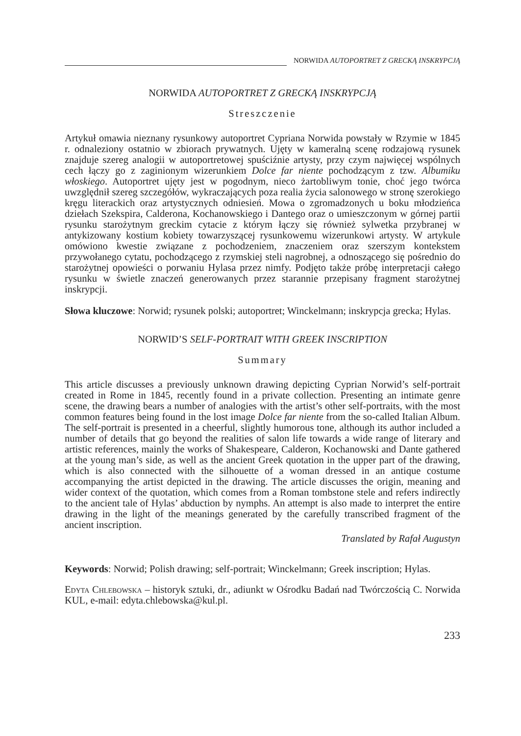NORWIDA AUTOPORTRET Z GRECKĄ INSKRYPCJĄ
NORWIDA AUTOPORTRET Z GRECKĄ INSKRYPCJĄ
Streszczenie
Artykuł omawia nieznany rysunkowy autoportret Cypriana Norwida powstały w Rzymie w 1845 r. odnaleziony ostatnio w zbiorach prywatnych. Ujęty w kameralną scenę rodzajową rysunek znajduje szereg analogii w autoportretowej spuściźnie artysty, przy czym najwięcej wspólnych cech łączy go z zaginionym wizerunkiem Dolce far niente pochodzącym z tzw. Albumiku włoskiego. Autoportret ujęty jest w pogodnym, nieco żartobliwym tonie, choć jego twórca uwzględnił szereg szczegółów, wykraczających poza realia życia salonowego w stronę szerokiego kręgu literackich oraz artystycznych odniesień. Mowa o zgromadzonych u boku młodzieńca dziełach Szekspira, Calderona, Kochanowskiego i Dantego oraz o umieszczonym w górnej partii rysunku starożytnym greckim cytacie z którym łączy się również sylwetka przybranej w antykizowany kostium kobiety towarzyszącej rysunkowemu wizerunkowi artysty. W artykule omówiono kwestie związane z pochodzeniem, znaczeniem oraz szerszym kontekstem przywołanego cytatu, pochodzącego z rzymskiej steli nagrobnej, a odnoszącego się pośrednio do starożytnej opowieści o porwaniu Hylasa przez nimfy. Podjęto także próbę interpretacji całego rysunku w świetle znaczeń generowanych przez starannie przepisany fragment starożytnej inskrypcji.
Słowa kluczowe: Norwid; rysunek polski; autoportret; Winckelmann; inskrypcja grecka; Hylas.
NORWID’S SELF-PORTRAIT WITH GREEK INSCRIPTION
Summary
This article discusses a previously unknown drawing depicting Cyprian Norwid’s self-portrait created in Rome in 1845, recently found in a private collection. Presenting an intimate genre scene, the drawing bears a number of analogies with the artist’s other self-portraits, with the most common features being found in the lost image Dolce far niente from the so-called Italian Album. The self-portrait is presented in a cheerful, slightly humorous tone, although its author included a number of details that go beyond the realities of salon life towards a wide range of literary and artistic references, mainly the works of Shakespeare, Calderon, Kochanowski and Dante gathered at the young man’s side, as well as the ancient Greek quotation in the upper part of the drawing, which is also connected with the silhouette of a woman dressed in an antique costume accompanying the artist depicted in the drawing. The article discusses the origin, meaning and wider context of the quotation, which comes from a Roman tombstone stele and refers indirectly to the ancient tale of Hylas’ abduction by nymphs. An attempt is also made to interpret the entire drawing in the light of the meanings generated by the carefully transcribed fragment of the ancient inscription.
Translated by Rafał Augustyn
Keywords: Norwid; Polish drawing; self-portrait; Winckelmann; Greek inscription; Hylas.
Edyta Chlebowska – historyk sztuki, dr., adiunkt w Ośrodku Badań nad Twórczością C. Norwida KUL, e-mail: edyta.chlebowska@kul.pl.
233